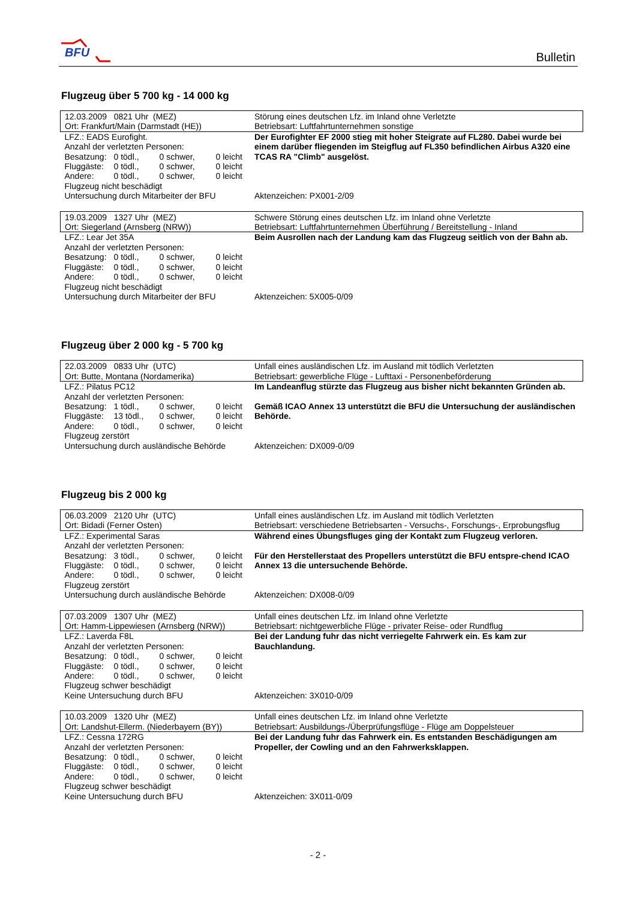BFU
Bulletin
Flugzeug über 5 700 kg - 14 000 kg
| 12.03.2009 0821 Uhr (MEZ) | Störung eines deutschen Lfz. im Inland ohne Verletzte |
| Ort: Frankfurt/Main (Darmstadt (HE)) | Betriebsart: Luftfahrtunternehmen sonstige |
| LFZ.: EADS Eurofight. | Der Eurofighter EF 2000 stieg mit hoher Steigrate auf FL280. Dabei wurde bei einem darüber fliegenden im Steigflug auf FL350 befindlichen Airbus A320 eine TCAS RA "Climb" ausgelöst. |
| Anzahl der verletzten Personen: | |
| Besatzung: 0 tödl., 0 schwer, 0 leicht | |
| Fluggäste: 0 tödl., 0 schwer, 0 leicht | |
| Andere: 0 tödl., 0 schwer, 0 leicht | |
| Flugzeug nicht beschädigt | |
| Untersuchung durch Mitarbeiter der BFU | Aktenzeichen: PX001-2/09 |
| 19.03.2009 1327 Uhr (MEZ) | Schwere Störung eines deutschen Lfz. im Inland ohne Verletzte |
| Ort: Siegerland (Arnsberg (NRW)) | Betriebsart: Luftfahrtunternehmen Überführung / Bereitstellung - Inland |
| LFZ.: Lear Jet 35A | Beim Ausrollen nach der Landung kam das Flugzeug seitlich von der Bahn ab. |
| Anzahl der verletzten Personen: | |
| Besatzung: 0 tödl., 0 schwer, 0 leicht | |
| Fluggäste: 0 tödl., 0 schwer, 0 leicht | |
| Andere: 0 tödl., 0 schwer, 0 leicht | |
| Flugzeug nicht beschädigt | |
| Untersuchung durch Mitarbeiter der BFU | Aktenzeichen: 5X005-0/09 |
Flugzeug über 2 000 kg - 5 700 kg
| 22.03.2009 0833 Uhr (UTC) | Unfall eines ausländischen Lfz. im Ausland mit tödlich Verletzten |
| Ort: Butte, Montana (Nordamerika) | Betriebsart: gewerbliche Flüge - Lufttaxi - Personenbeförderung |
| LFZ.: Pilatus PC12 | Im Landeanflug stürzte das Flugzeug aus bisher nicht bekannten Gründen ab. Gemäß ICAO Annex 13 unterstützt die BFU die Untersuchung der ausländischen Behörde. |
| Anzahl der verletzten Personen: | |
| Besatzung: 1 tödl., 0 schwer, 0 leicht | |
| Fluggäste: 13 tödl., 0 schwer, 0 leicht | |
| Andere: 0 tödl., 0 schwer, 0 leicht | |
| Flugzeug zerstört | |
| Untersuchung durch ausländische Behörde | Aktenzeichen: DX009-0/09 |
Flugzeug bis 2 000 kg
| 06.03.2009 2120 Uhr (UTC) | Unfall eines ausländischen Lfz. im Ausland mit tödlich Verletzten |
| Ort: Bidadi (Ferner Osten) | Betriebsart: verschiedene Betriebsarten - Versuchs-, Forschungs-, Erprobungsflug |
| LFZ.: Experimental Saras | Während eines Übungsfluges ging der Kontakt zum Flugzeug verloren. Für den Herstellerstaat des Propellers unterstützt die BFU entspre-chend ICAO Annex 13 die untersuchende Behörde. |
| Anzahl der verletzten Personen: | |
| Besatzung: 3 tödl., 0 schwer, 0 leicht | |
| Fluggäste: 0 tödl., 0 schwer, 0 leicht | |
| Andere: 0 tödl., 0 schwer, 0 leicht | |
| Flugzeug zerstört | |
| Untersuchung durch ausländische Behörde | Aktenzeichen: DX008-0/09 |
| 07.03.2009 1307 Uhr (MEZ) | Unfall eines deutschen Lfz. im Inland ohne Verletzte |
| Ort: Hamm-Lippewiesen (Arnsberg (NRW)) | Betriebsart: nichtgewerbliche Flüge - privater Reise- oder Rundflug |
| LFZ.: Laverda F8L | Bei der Landung fuhr das nicht verriegelte Fahrwerk ein. Es kam zur Bauchlandung. |
| Anzahl der verletzten Personen: | |
| Besatzung: 0 tödl., 0 schwer, 0 leicht | |
| Fluggäste: 0 tödl., 0 schwer, 0 leicht | |
| Andere: 0 tödl., 0 schwer, 0 leicht | |
| Flugzeug schwer beschädigt | |
| Keine Untersuchung durch BFU | Aktenzeichen: 3X010-0/09 |
| 10.03.2009 1320 Uhr (MEZ) | Unfall eines deutschen Lfz. im Inland ohne Verletzte |
| Ort: Landshut-Ellerm. (Niederbayern (BY)) | Betriebsart: Ausbildungs-/Überprüfungsflüge - Flüge am Doppelsteuer |
| LFZ.: Cessna 172RG | Bei der Landung fuhr das Fahrwerk ein. Es entstanden Beschädigungen am Propeller, der Cowling und an den Fahrwerksklappen. |
| Anzahl der verletzten Personen: | |
| Besatzung: 0 tödl., 0 schwer, 0 leicht | |
| Fluggäste: 0 tödl., 0 schwer, 0 leicht | |
| Andere: 0 tödl., 0 schwer, 0 leicht | |
| Flugzeug schwer beschädigt | |
| Keine Untersuchung durch BFU | Aktenzeichen: 3X011-0/09 |
- 2 -